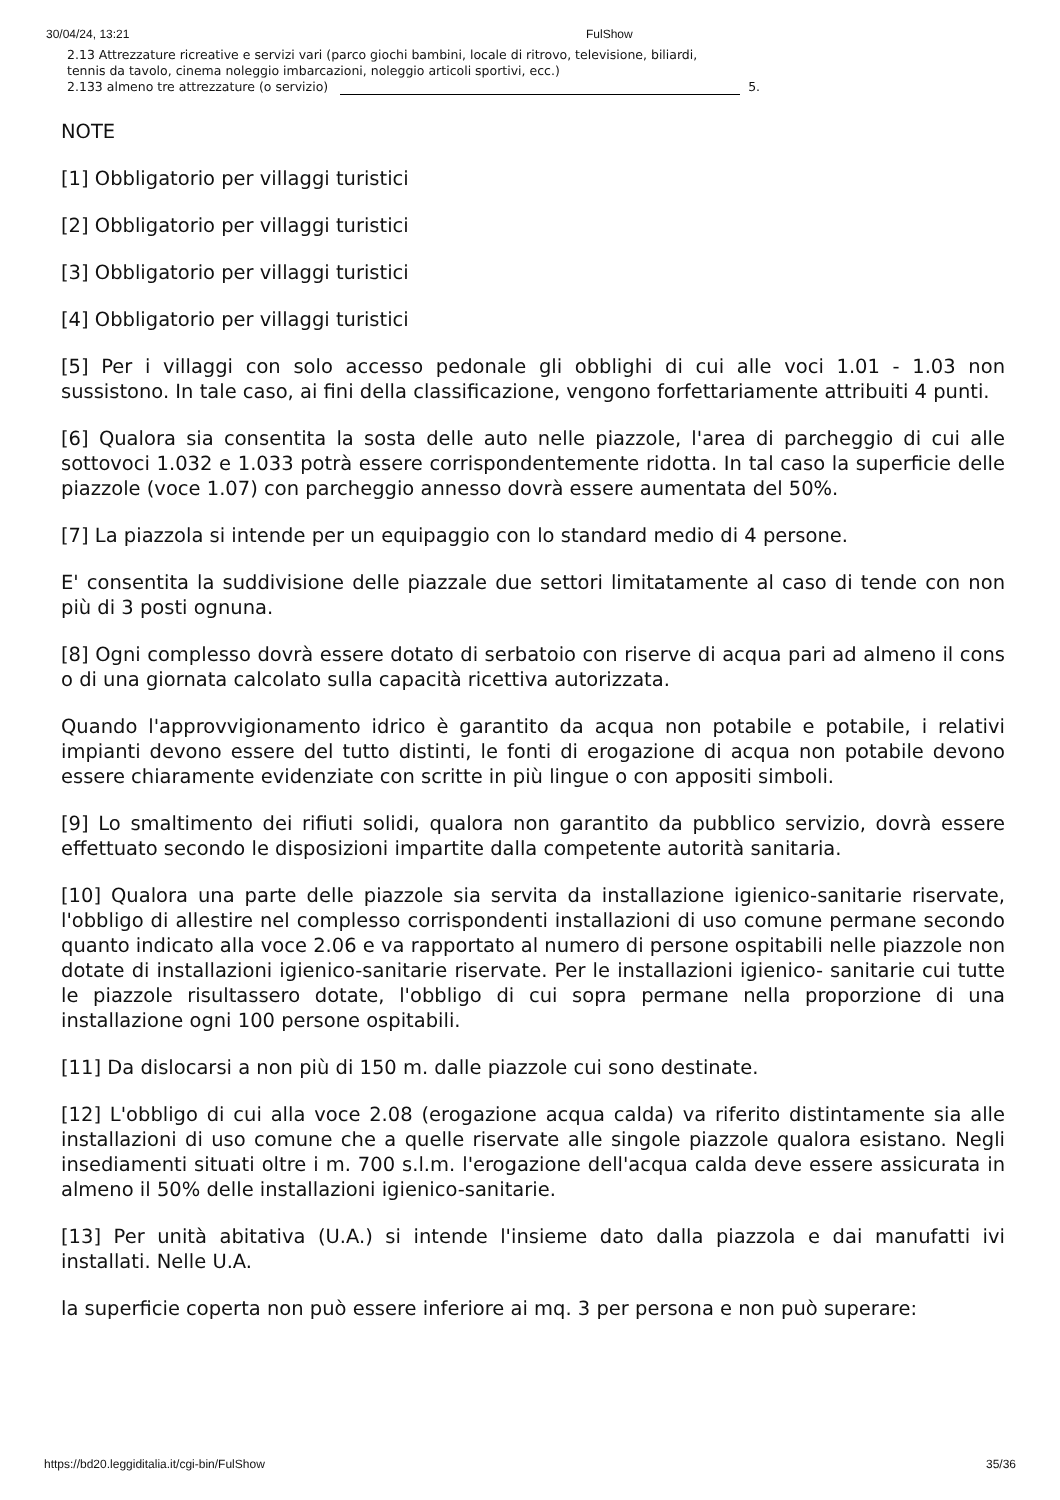30/04/24, 13:21 FulShow
2.13 Attrezzature ricreative e servizi vari (parco giochi bambini, locale di ritrovo, televisione, biliardi,
tennis da tavolo, cinema noleggio imbarcazioni, noleggio articoli sportivi, ecc.)
2.133 almeno tre attrezzature (o servizio) 5.
NOTE
[1] Obbligatorio per villaggi turistici
[2] Obbligatorio per villaggi turistici
[3] Obbligatorio per villaggi turistici
[4] Obbligatorio per villaggi turistici
[5] Per i villaggi con solo accesso pedonale gli obblighi di cui alle voci 1.01 - 1.03 non sussistono. In tale caso, ai fini della classificazione, vengono forfettariamente attribuiti 4 punti.
[6] Qualora sia consentita la sosta delle auto nelle piazzole, l'area di parcheggio di cui alle sottovoci 1.032 e 1.033 potrà essere corrispondentemente ridotta. In tal caso la superficie delle piazzole (voce 1.07) con parcheggio annesso dovrà essere aumentata del 50%.
[7] La piazzola si intende per un equipaggio con lo standard medio di 4 persone.
E' consentita la suddivisione delle piazzale due settori limitatamente al caso di tende con non più di 3 posti ognuna.
[8] Ogni complesso dovrà essere dotato di serbatoio con riserve di acqua pari ad almeno il cons o di una giornata calcolato sulla capacità ricettiva autorizzata.
Quando l'approvvigionamento idrico è garantito da acqua non potabile e potabile, i relativi impianti devono essere del tutto distinti, le fonti di erogazione di acqua non potabile devono essere chiaramente evidenziate con scritte in più lingue o con appositi simboli.
[9] Lo smaltimento dei rifiuti solidi, qualora non garantito da pubblico servizio, dovrà essere effettuato secondo le disposizioni impartite dalla competente autorità sanitaria.
[10] Qualora una parte delle piazzole sia servita da installazione igienico-sanitarie riservate, l'obbligo di allestire nel complesso corrispondenti installazioni di uso comune permane secondo quanto indicato alla voce 2.06 e va rapportato al numero di persone ospitabili nelle piazzole non dotate di installazioni igienico-sanitarie riservate. Per le installazioni igienico- sanitarie cui tutte le piazzole risultassero dotate, l'obbligo di cui sopra permane nella proporzione di una installazione ogni 100 persone ospitabili.
[11] Da dislocarsi a non più di 150 m. dalle piazzole cui sono destinate.
[12] L'obbligo di cui alla voce 2.08 (erogazione acqua calda) va riferito distintamente sia alle installazioni di uso comune che a quelle riservate alle singole piazzole qualora esistano. Negli insediamenti situati oltre i m. 700 s.l.m. l'erogazione dell'acqua calda deve essere assicurata in almeno il 50% delle installazioni igienico-sanitarie.
[13] Per unità abitativa (U.A.) si intende l'insieme dato dalla piazzola e dai manufatti ivi installati. Nelle U.A.
la superficie coperta non può essere inferiore ai mq. 3 per persona e non può superare:
https://bd20.leggiditalia.it/cgi-bin/FulShow 35/36